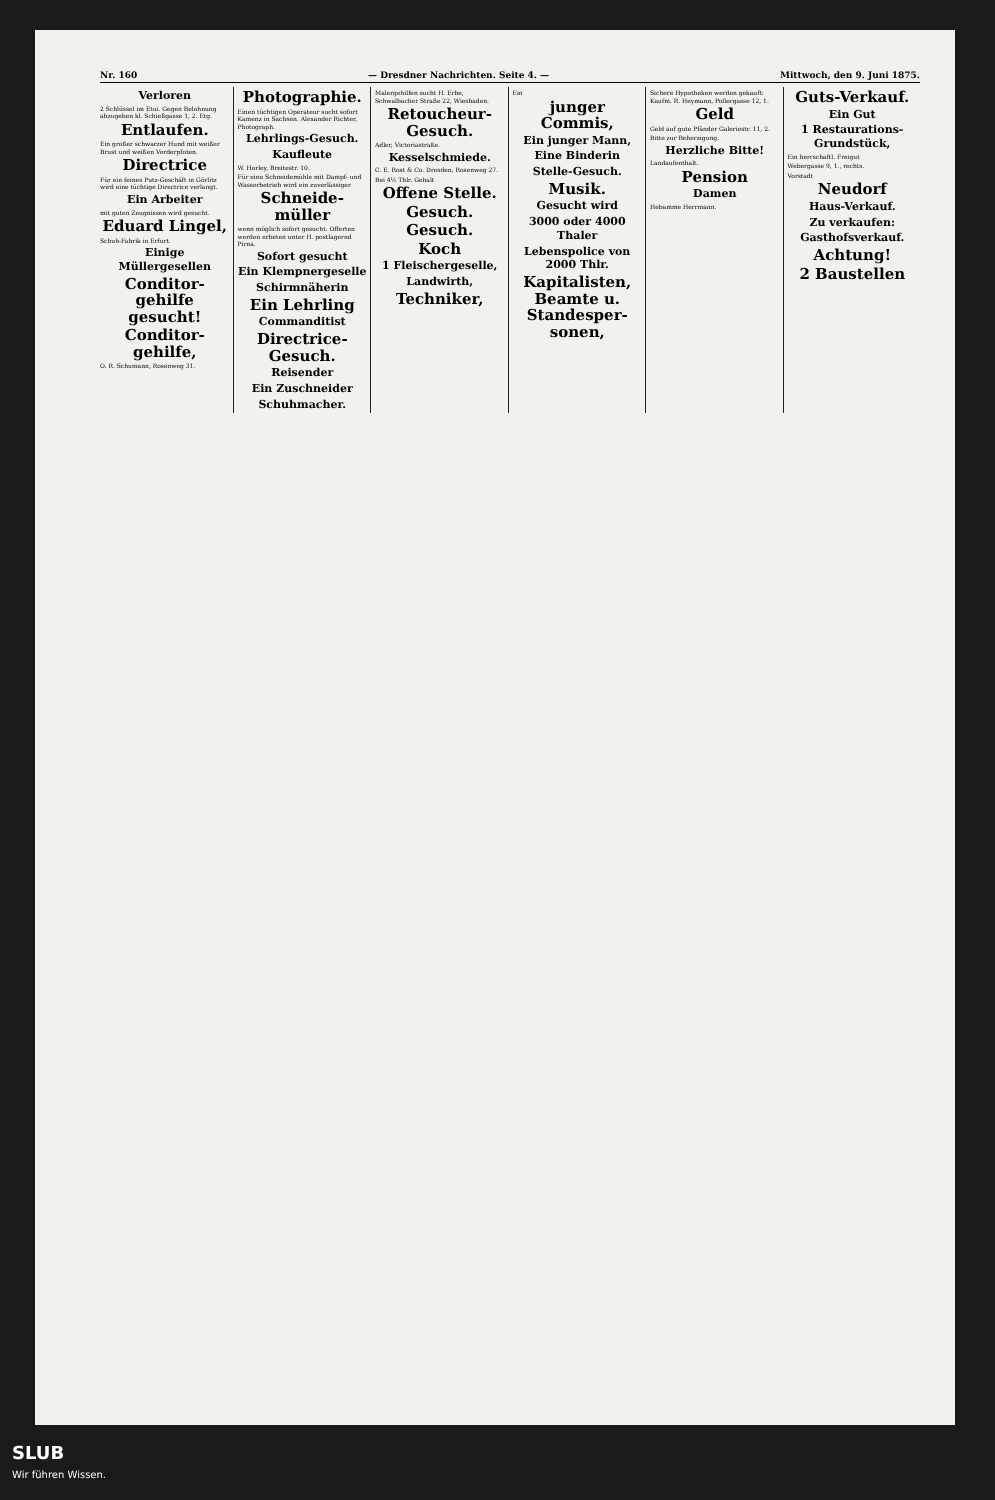Nr. 160 — Dresdner Nachrichten. Seite 4. — Mittwoch, den 9. Juni 1875.
Verloren
2 Schlüssel im Etui. Gegen Belohnung abzugeben kl. Schießgasse 1, 2. Etg.
Entlaufen.
Ein großer schwarzer Hund mit weißer Brust und weißen Vorderpfoten.
Directrice
Für ein feines Putz-Geschäft in Görlitz wird eine tüchtige Directrice verlangt.
Ein Arbeiter
mit guten Zeugnissen wird gesucht.
Eduard Lingel,
Schuh-Fabrik in Erfurt.
Einige Müllergesellen
Conditor-gehilfe gesucht!
Conditor-gehilfe,
O. R. Schumann, Rosenweg 31.
Photographie.
Einen tüchtigen Operateur sucht sofort Kamenz in Sachsen. Alexander Richter, Photograph.
Lehrlings-Gesuch.
Kaufleute
W. Horley, Breitestr. 10.
Für eine Schneidemühle mit Dampf- und Wasserbetrieb wird ein zuverlässiger
Schneide-müller
wenn möglich sofort gesucht. Offerten werden erbeten unter H. postlagernd Pirna.
Sofort gesucht
Ein Klempnergeselle
Schirmnäherin
Ein Lehrling
Commanditist
Directrice-Gesuch.
Reisender
Ein Zuschneider
Schuhmacher.
Malergehilfen sucht H. Erbe, Schwalbacher Straße 22, Wiesbaden.
Retoucheur-Gesuch.
Adler, Victoriastraße.
Kesselschmiede.
C. E. Rost & Co. Dresden, Rosenweg 27.
Bei 4½ Thlr. Gehalt
Offene Stelle.
Gesuch.
Gesuch.
Koch
1 Fleischergeselle,
Landwirth,
Techniker,
Ein
junger Commis,
Ein junger Mann,
Eine Binderin
Stelle-Gesuch.
Musik.
Gesucht wird
3000 oder 4000 Thaler
Lebenspolice von 2000 Thlr.
Kapitalisten, Beamte u. Standesper-sonen,
Sichere Hypotheken werden gekauft: Kaufm. R. Heymann, Pollergasse 12, 1.
Geld
Geld auf gute Pfänder Galeriestr. 11, 2.
Bitte zur Beherzigung.
Herzliche Bitte!
Landaufenthalt.
Pension
Damen
Hebamme Herrmann.
Guts-Verkauf.
Ein Gut
1 Restaurations-Grundstück,
Ein herrschaftl. Freigut
Webergasse 9, 1., rechts.
Vorstadt
Neudorf
Haus-Verkauf.
Zu verkaufen:
Gasthofsverkauf.
Achtung!
2 Baustellen
SLUB
Wir führen Wissen.